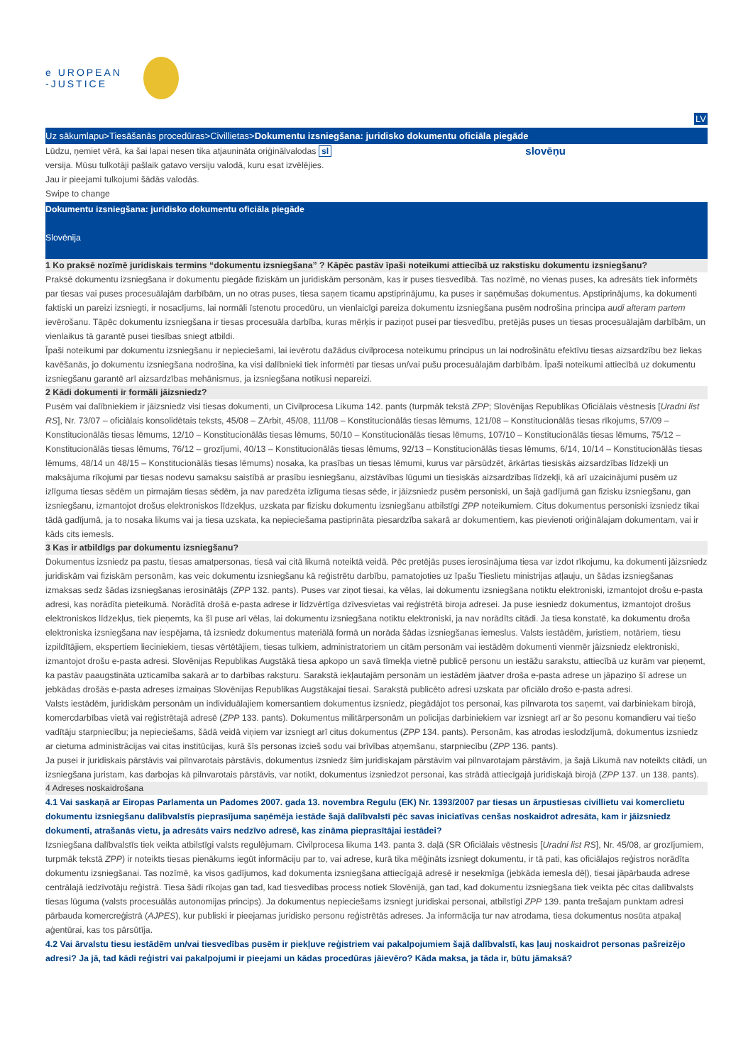e UROPEAN
-JUSTICE
LV
Uz sākumlapu>Tiesāšanās procedūras>Civillietas>Dokumentu izsniegšana: juridisko dokumentu oficiāla piegāde
Lūdzu, ņemiet vērā, ka šai lapai nesen tika atjaunināta oriģinālvalodas sl
slovēņu
versija. Mūsu tulkotāji pašlaik gatavo versiju valodā, kuru esat izvēlējies.
Jau ir pieejami tulkojumi šādās valodās.
Swipe to change
Dokumentu izsniegšana: juridisko dokumentu oficiāla piegāde
Slovēnija
1 Ko praksē nozīmē juridiskais termins “dokumentu izsniegšana” ? Kāpēc pastāv īpaši noteikumi attiecībā uz rakstisku dokumentu izsniegšanu?
Praksē dokumentu izsniegšana ir dokumentu piegāde fiziskām un juridiskām personām, kas ir puses tiesvedībā. Tas nozīmē, no vienas puses, ka adresāts tiek informēts par tiesas vai puses procesuālajām darbībām, un no otras puses, tiesa saņem ticamu apstiprinājumu, ka puses ir saņēmušas dokumentus. Apstiprinājums, ka dokumenti faktiski un pareizi izsniegti, ir nosacījums, lai normāli īstenotu procedūru, un vienlaicīgi pareiza dokumentu izsniegšana pusēm nodrošina principa audi alteram partem ievērošanu. Tāpēc dokumentu izsniegšana ir tiesas procesuāla darbība, kuras mērķis ir paziņot pusei par tiesvedību, pretējās puses un tiesas procesuālajām darbībām, un vienlaikus tā garantē pusei tiesības sniegt atbildi.
Īpaši noteikumi par dokumentu izsniegšanu ir nepieciešami, lai ievērotu dažādus civilprocesa noteikumu principus un lai nodrošinātu efektīvu tiesas aizsardzību bez liekas kavēšanās, jo dokumentu izsniegšana nodrošina, ka visi dalībnieki tiek informēti par tiesas un/vai pušu procesuālajām darbībām. Īpaši noteikumi attiecībā uz dokumentu izsniegšanu garantē arī aizsardzības mehānismus, ja izsniegšana notikusi nepareizi.
2 Kādi dokumenti ir formāli jāizsniedz?
Pusēm vai dalībniekiem ir jāizsniedz visi tiesas dokumenti, un Civilprocesa Likuma 142. pants (turpmāk tekstā ZPP; Slovēnijas Republikas Oficiālais vēstnesis [Uradni list RS], Nr. 73/07 – oficiālais konsolidētais teksts, 45/08 – ZArbit, 45/08, 111/08 – Konstitucionālās tiesas lēmums, 121/08 – Konstitucionālās tiesas rīkojums, 57/09 – Konstitucionālās tiesas lēmums, 12/10 – Konstitucionālās tiesas lēmums, 50/10 – Konstitucionālās tiesas lēmums, 107/10 – Konstitucionālās tiesas lēmums, 75/12 – Konstitucionālās tiesas lēmums, 76/12 – grozījumi, 40/13 – Konstitucionālās tiesas lēmums, 92/13 – Konstitucionālās tiesas lēmums, 6/14, 10/14 – Konstitucionālās tiesas lēmums, 48/14 un 48/15 – Konstitucionālās tiesas lēmums) nosaka, ka prasības un tiesas lēmumi, kurus var pārsūdzēt, ārkārtas tiesiskās aizsardzības līdzekļi un maksājuma rīkojumi par tiesas nodevu samaksu saistībā ar prasību iesniegšanu, aizstāvības lūgumi un tiesiskās aizsardzības līdzekļi, kā arī uzaicinājumi pusēm uz izlīguma tiesas sēdēm un pirmajām tiesas sēdēm, ja nav paredzēta izlīguma tiesas sēde, ir jāizsniedz pusēm personiski, un šajā gadījumā gan fizisku izsniegšanu, gan izsniegšanu, izmantojot drošus elektroniskos līdzekļus, uzskata par fizisku dokumentu izsniegšanu atbilstīgi ZPP noteikumiem. Citus dokumentus personiski izsniedz tikai tādā gadījumā, ja to nosaka likums vai ja tiesa uzskata, ka nepieciešama pastiprināta piesardzība sakarā ar dokumentiem, kas pievienoti oriģinālajam dokumentam, vai ir kāds cits iemesls.
3 Kas ir atbildīgs par dokumentu izsniegšanu?
Dokumentus izsniedz pa pastu, tiesas amatpersonas, tiesā vai citā likumā noteiktā veidā. Pēc pretējās puses ierosinājuma tiesa var izdot rīkojumu, ka dokumenti jāizsniedz juridiskām vai fiziskām personām, kas veic dokumentu izsniegšanu kā reģistrētu darbību, pamatojoties uz īpašu Tieslietu ministrijas atļauju, un šādas izsniegšanas izmaksas sedz šādas izsniegšanas ierosinātājs (ZPP 132. pants). Puses var ziņot tiesai, ka vēlas, lai dokumentu izsniegšana notiktu elektroniski, izmantojot drošu e-pasta adresi, kas norādīta pieteikumā. Norādītā drošā e-pasta adrese ir līdzvērtīga dzīvesvietas vai reģistrētā biroja adresei. Ja puse iesniedz dokumentus, izmantojot drošus elektroniskos līdzekļus, tiek pieņemts, ka šī puse arī vēlas, lai dokumentu izsniegšana notiktu elektroniski, ja nav norādīts citādi. Ja tiesa konstatē, ka dokumentu droša elektroniska izsniegšana nav iespējama, tā izsniedz dokumentus materiālā formā un norāda šādas izsniegšanas iemeslus. Valsts iestādēm, juristiem, notāriem, tiesu izpildītājiem, ekspertiem lieciniekiem, tiesas vērtētājiem, tiesas tulkiem, administratoriem un citām personām vai iestādēm dokumenti vienmēr jāizsniedz elektroniski, izmantojot drošu e-pasta adresi. Slovēnijas Republikas Augstākā tiesa apkopo un savā tīmekļa vietnē publicē personu un iestāžu sarakstu, attiecībā uz kurām var pieņemt, ka pastāv paaugstināta uzticamība sakarā ar to darbības raksturu. Sarakstā iekļautajām personām un iestādēm jāatver droša e-pasta adrese un jāpaziņo šī adrese un jebkādas drošās e-pasta adreses izmaiņas Slovēnijas Republikas Augstākajai tiesai. Sarakstā publicēto adresi uzskata par oficiālo drošo e-pasta adresi.
Valsts iestādēm, juridiskām personām un individuālajiem komersantiem dokumentus izsniedz, piegādājot tos personai, kas pilnvarota tos saņemt, vai darbiniekam birojā, komercdarbības vietā vai reģistrētajā adresē (ZPP 133. pants). Dokumentus militārpersonām un policijas darbiniekiem var izsniegt arī ar šo pesonu komandieru vai tiešo vadītāju starpniecību; ja nepieciešams, šādā veidā viņiem var izsniegt arī citus dokumentus (ZPP 134. pants). Personām, kas atrodas ieslodzījumā, dokumentus izsniedz ar cietuma administrācijas vai citas institūcijas, kurā šīs personas izcieš sodu vai brīvības atņemšanu, starpniecību (ZPP 136. pants).
Ja pusei ir juridiskais pārstāvis vai pilnvarotais pārstāvis, dokumentus izsniedz šim juridiskajam pārstāvim vai pilnvarotajam pārstāvim, ja šajā Likumā nav noteikts citādi, un izsniegšana juristam, kas darbojas kā pilnvarotais pārstāvis, var notikt, dokumentus izsniedzot personai, kas strādā attiecīgajā juridiskajā birojā (ZPP 137. un 138. pants).
4 Adreses noskaidrošana
4.1 Vai saskaņā ar Eiropas Parlamenta un Padomes 2007. gada 13. novembra Regulu (EK) Nr. 1393/2007 par tiesas un ārpustiesas civillietu vai komerclietu dokumentu izsniegšanu dalībvalstīs pieprasījuma saņēmēja iestāde šajā dalībvalstī pēc savas iniciatīvas cenšas noskaidrot adresāta, kam ir jāizsniedz dokumenti, atrašanās vietu, ja adresāts vairs nedzīvo adresē, kas zināma pieprasītājai iestādei?
Izsniegšana dalībvalstīs tiek veikta atbilstīgi valsts regulējumam. Civilprocesa likuma 143. panta 3. daļā (SR Oficiālais vēstnesis [Uradni list RS], Nr. 45/08, ar grozījumiem, turpmāk tekstā ZPP) ir noteikts tiesas pienākums iegūt informāciju par to, vai adrese, kurā tika mēģināts izsniegt dokumentu, ir tā pati, kas oficiālajos reģistros norādīta dokumentu izsniegšanai. Tas nozīmē, ka visos gadījumos, kad dokumenta izsniegšana attiecīgajā adresē ir nesekmīga (jebkāda iemesla dēļ), tiesai jāpārbauda adrese centrālajā iedzīvotāju reģistrā. Tiesa šādi rīkojas gan tad, kad tiesvedības process notiek Slovēnijā, gan tad, kad dokumentu izsniegšana tiek veikta pēc citas dalībvalsts tiesas lūguma (valsts procesuālās autonomijas princips). Ja dokumentus nepieciešams izsniegt juridiskai personai, atbilstīgi ZPP 139. panta trešajam punktam adresi pārbauda komercreģistrā (AJPES), kur publiski ir pieejamas juridisko personu reģistrētās adreses. Ja informācija tur nav atrodama, tiesa dokumentus nosūta atpakaļ aģentūrai, kas tos pārsūtīja.
4.2 Vai ārvalstu tiesu iestādēm un/vai tiesvedības pusēm ir piekļuve reģistriem vai pakalpojumiem šajā dalībvalstī, kas ļauj noskaidrot personas pašreizējo adresi? Ja jā, tad kādi reģistri vai pakalpojumi ir pieejami un kādas procedūras jāievēro? Kāda maksa, ja tāda ir, būtu jāmaksā?